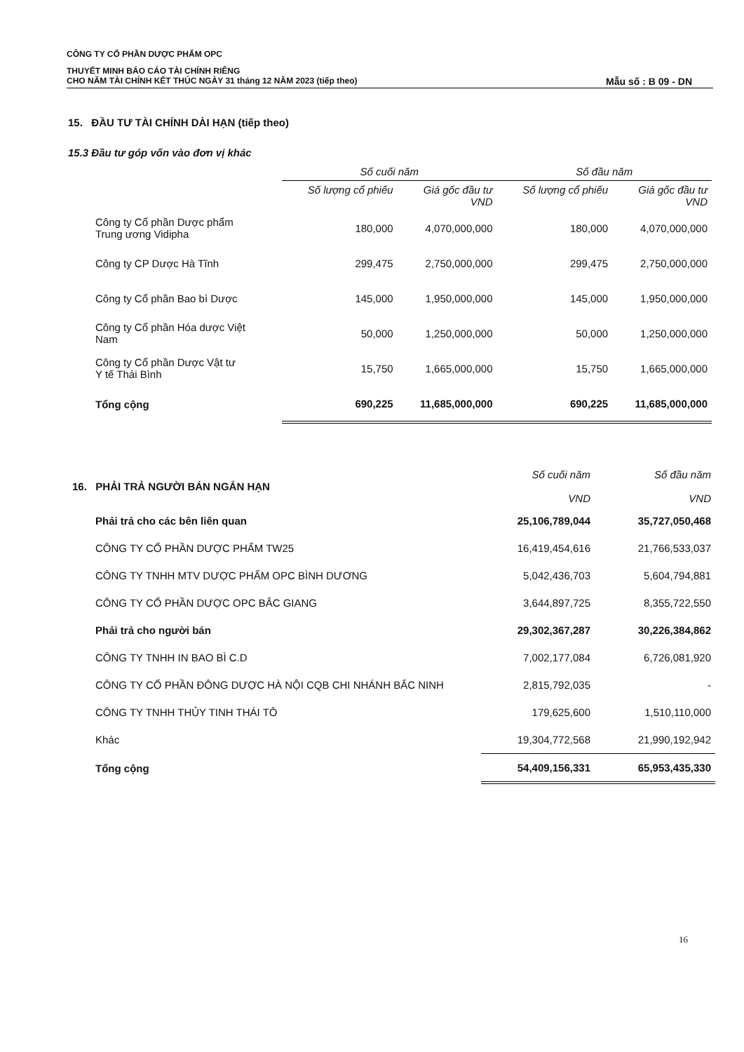CÔNG TY CỔ PHẦN DƯỢC PHẨM OPC
THUYẾT MINH BÁO CÁO TÀI CHÍNH RIÊNG
CHO NĂM TÀI CHÍNH KẾT THÚC NGÀY 31 tháng 12 NĂM 2023 (tiếp theo) Mẫu số : B 09 - DN
15. ĐẦU TƯ TÀI CHÍNH DÀI HẠN (tiếp theo)
15.3 Đầu tư góp vốn vào đơn vị khác
| | Số cuối năm | | Số đầu năm | |
| --- | --- | --- | --- | --- |
| | Số lượng cổ phiếu | Giá gốc đầu tư VND | Số lượng cổ phiếu | Giá gốc đầu tư VND |
| Công ty Cổ phần Dược phẩm Trung ương Vidipha | 180,000 | 4,070,000,000 | 180,000 | 4,070,000,000 |
| Công ty CP Dược Hà Tĩnh | 299,475 | 2,750,000,000 | 299,475 | 2,750,000,000 |
| Công ty Cổ phần Bao bì Dược | 145,000 | 1,950,000,000 | 145,000 | 1,950,000,000 |
| Công ty Cổ phần Hóa dược Việt Nam | 50,000 | 1,250,000,000 | 50,000 | 1,250,000,000 |
| Công ty Cổ phần Dược Vật tư Y tế Thái Bình | 15,750 | 1,665,000,000 | 15,750 | 1,665,000,000 |
| Tổng cộng | 690,225 | 11,685,000,000 | 690,225 | 11,685,000,000 |
| 16. PHẢI TRẢ NGƯỜI BÁN NGẮN HẠN | Số cuối năm VND | Số đầu năm VND |
| Phải trả cho các bên liên quan | 25,106,789,044 | 35,727,050,468 |
| CÔNG TY CỔ PHẦN DƯỢC PHẨM TW25 | 16,419,454,616 | 21,766,533,037 |
| CÔNG TY TNHH MTV DƯỢC PHẨM OPC BÌNH DƯƠNG | 5,042,436,703 | 5,604,794,881 |
| CÔNG TY CỔ PHẦN DƯỢC OPC BẮC GIANG | 3,644,897,725 | 8,355,722,550 |
| Phải trả cho người bán | 29,302,367,287 | 30,226,384,862 |
| CÔNG TY TNHH IN BAO BÌ C.D | 7,002,177,084 | 6,726,081,920 |
| CÔNG TY CỔ PHẦN ĐÔNG DƯỢC HÀ NỘI CQB CHI NHÁNH BẮC NINH | 2,815,792,035 | - |
| CÔNG TY TNHH THỦY TINH THÁI TÔ | 179,625,600 | 1,510,110,000 |
| Khác | 19,304,772,568 | 21,990,192,942 |
| Tổng cộng | 54,409,156,331 | 65,953,435,330 |
16